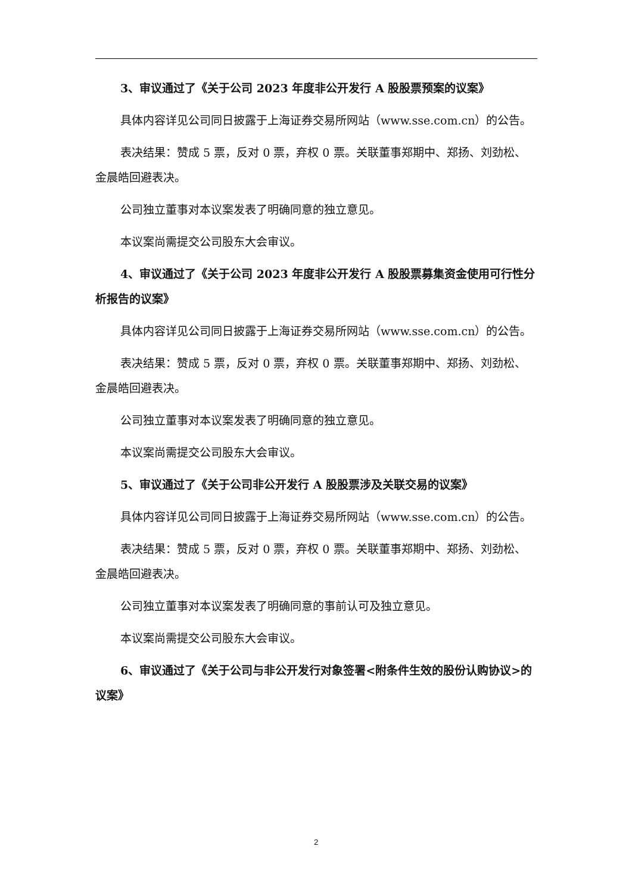3、审议通过了《关于公司 2023 年度非公开发行 A 股股票预案的议案》
具体内容详见公司同日披露于上海证券交易所网站（www.sse.com.cn）的公告。
表决结果：赞成 5 票，反对 0 票，弃权 0 票。关联董事郑期中、郑扬、刘劲松、金晨皓回避表决。
公司独立董事对本议案发表了明确同意的独立意见。
本议案尚需提交公司股东大会审议。
4、审议通过了《关于公司 2023 年度非公开发行 A 股股票募集资金使用可行性分析报告的议案》
具体内容详见公司同日披露于上海证券交易所网站（www.sse.com.cn）的公告。
表决结果：赞成 5 票，反对 0 票，弃权 0 票。关联董事郑期中、郑扬、刘劲松、金晨皓回避表决。
公司独立董事对本议案发表了明确同意的独立意见。
本议案尚需提交公司股东大会审议。
5、审议通过了《关于公司非公开发行 A 股股票涉及关联交易的议案》
具体内容详见公司同日披露于上海证券交易所网站（www.sse.com.cn）的公告。
表决结果：赞成 5 票，反对 0 票，弃权 0 票。关联董事郑期中、郑扬、刘劲松、金晨皓回避表决。
公司独立董事对本议案发表了明确同意的事前认可及独立意见。
本议案尚需提交公司股东大会审议。
6、审议通过了《关于公司与非公开发行对象签署<附条件生效的股份认购协议>的议案》
2